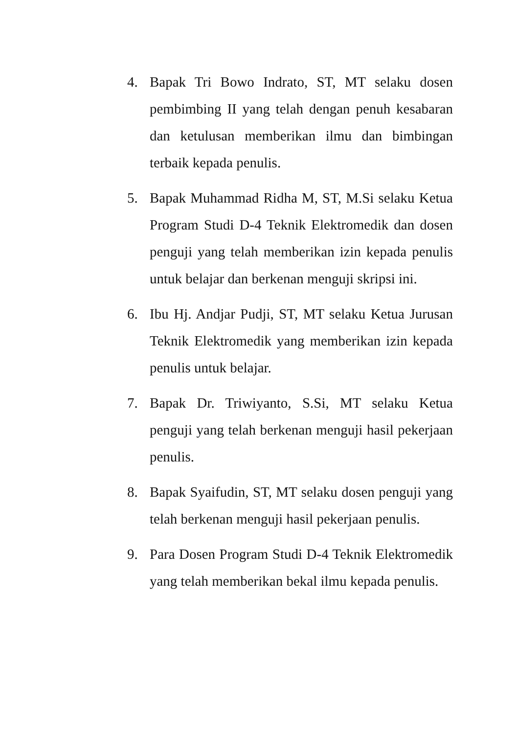4. Bapak Tri Bowo Indrato, ST, MT selaku dosen pembimbing II yang telah dengan penuh kesabaran dan ketulusan memberikan ilmu dan bimbingan terbaik kepada penulis.
5. Bapak Muhammad Ridha M, ST, M.Si selaku Ketua Program Studi D-4 Teknik Elektromedik dan dosen penguji yang telah memberikan izin kepada penulis untuk belajar dan berkenan menguji skripsi ini.
6. Ibu Hj. Andjar Pudji, ST, MT selaku Ketua Jurusan Teknik Elektromedik yang memberikan izin kepada penulis untuk belajar.
7. Bapak Dr. Triwiyanto, S.Si, MT selaku Ketua penguji yang telah berkenan menguji hasil pekerjaan penulis.
8. Bapak Syaifudin, ST, MT selaku dosen penguji yang telah berkenan menguji hasil pekerjaan penulis.
9. Para Dosen Program Studi D-4 Teknik Elektromedik yang telah memberikan bekal ilmu kepada penulis.